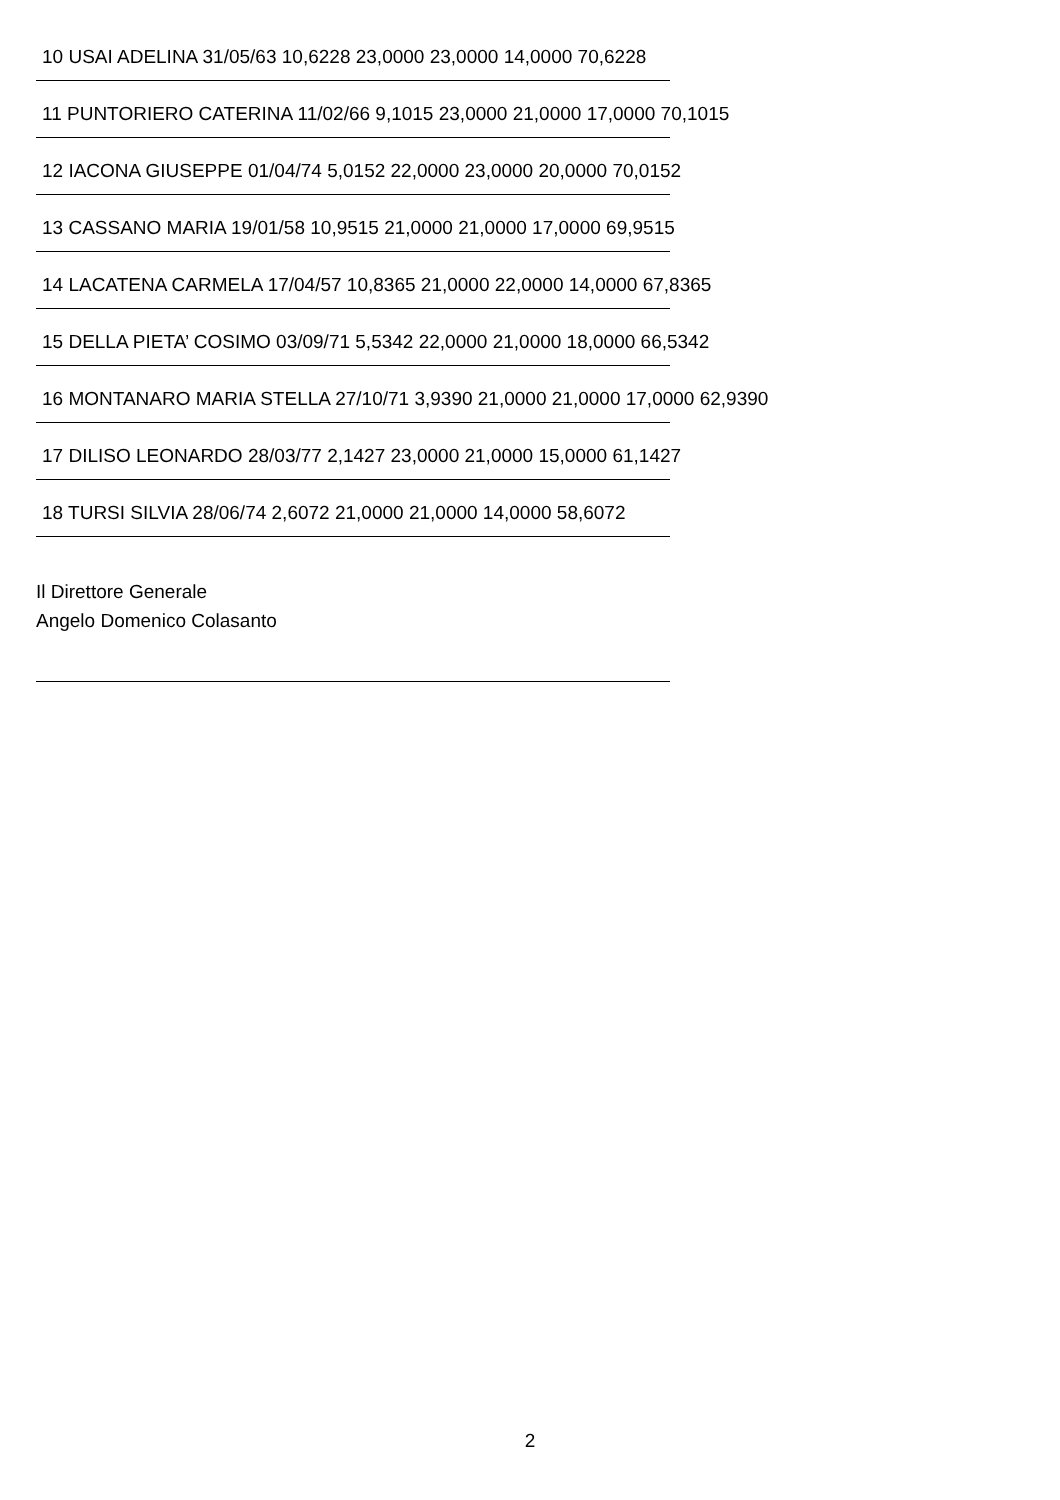10 USAI ADELINA 31/05/63 10,6228 23,0000 23,0000 14,0000 70,6228
11 PUNTORIERO CATERINA 11/02/66 9,1015 23,0000 21,0000 17,0000 70,1015
12 IACONA GIUSEPPE 01/04/74 5,0152 22,0000 23,0000 20,0000 70,0152
13 CASSANO MARIA 19/01/58 10,9515 21,0000 21,0000 17,0000 69,9515
14 LACATENA CARMELA 17/04/57 10,8365 21,0000 22,0000 14,0000 67,8365
15 DELLA PIETA’ COSIMO 03/09/71 5,5342 22,0000 21,0000 18,0000 66,5342
16 MONTANARO MARIA STELLA 27/10/71 3,9390 21,0000 21,0000 17,0000 62,9390
17 DILISO LEONARDO 28/03/77 2,1427 23,0000 21,0000 15,0000 61,1427
18 TURSI SILVIA 28/06/74 2,6072 21,0000 21,0000 14,0000 58,6072
Il Direttore Generale
Angelo Domenico Colasanto
2